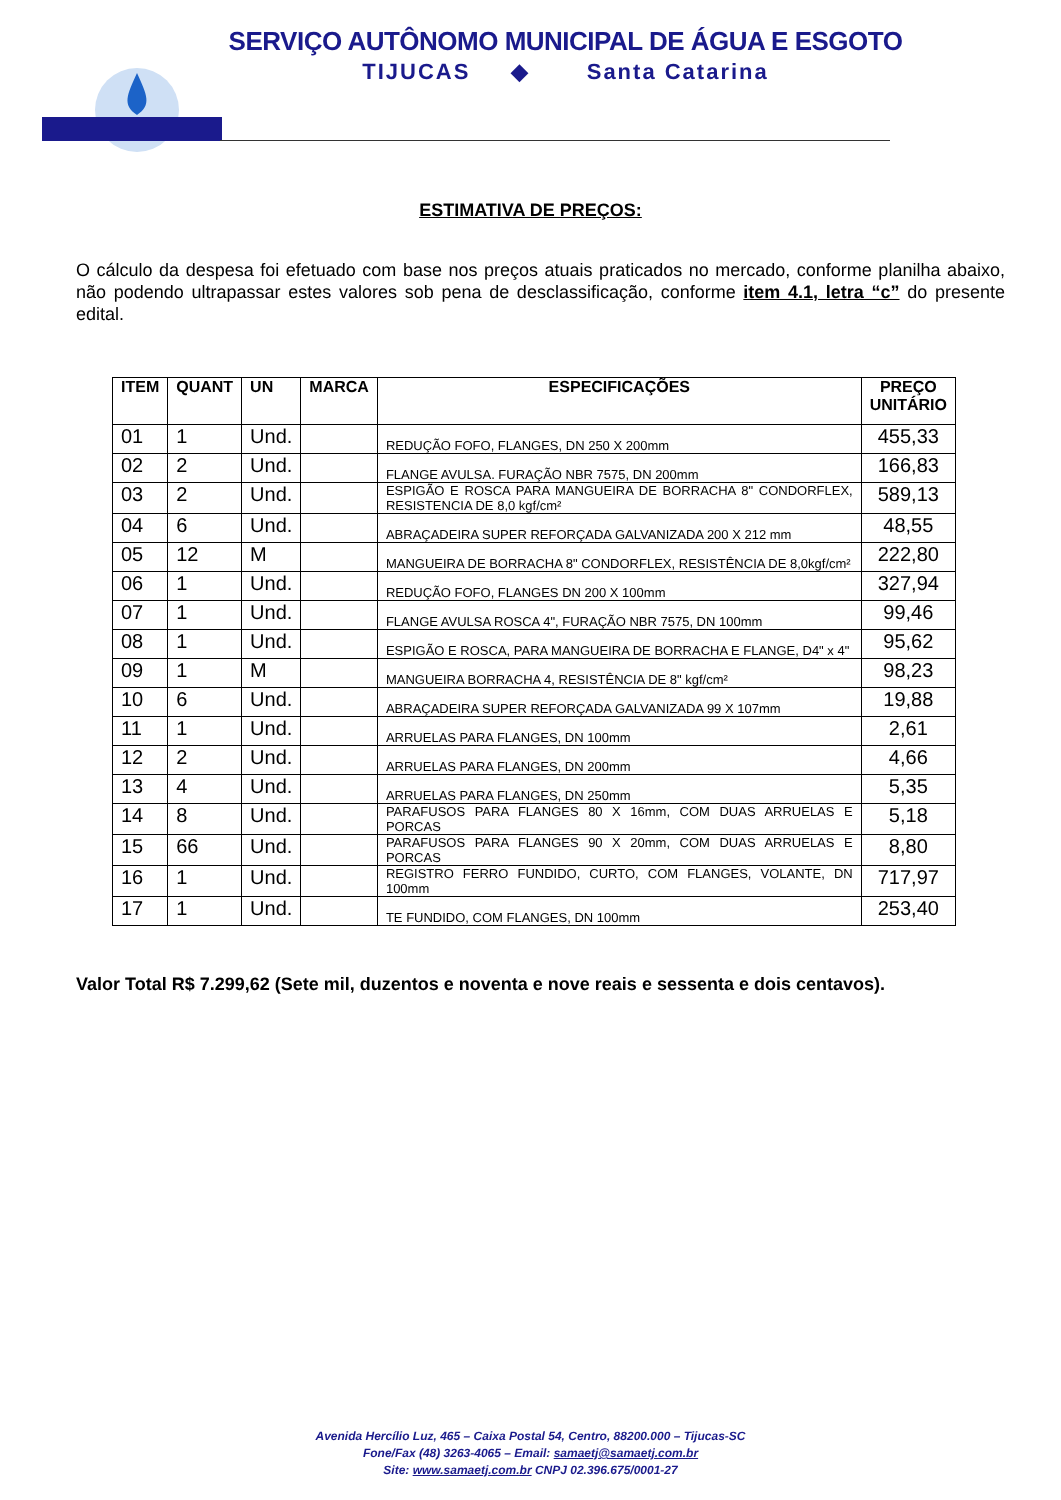SERVIÇO AUTÔNOMO MUNICIPAL DE ÁGUA E ESGOTO
TIJUCAS ◆ Santa Catarina
ESTIMATIVA DE PREÇOS:
O cálculo da despesa foi efetuado com base nos preços atuais praticados no mercado, conforme planilha abaixo, não podendo ultrapassar estes valores sob pena de desclassificação, conforme item 4.1, letra “c” do presente edital.
| ITEM | QUANT | UN | MARCA | ESPECIFICAÇÕES | PREÇO UNITÁRIO |
| --- | --- | --- | --- | --- | --- |
| 01 | 1 | Und. | | REDUÇÃO FOFO, FLANGES, DN 250 X 200mm | 455,33 |
| 02 | 2 | Und. | | FLANGE AVULSA. FURAÇÃO NBR 7575, DN 200mm | 166,83 |
| 03 | 2 | Und. | | ESPIGÃO E ROSCA PARA MANGUEIRA DE BORRACHA 8" CONDORFLEX, RESISTENCIA DE 8,0 kgf/cm² | 589,13 |
| 04 | 6 | Und. | | ABRAÇADEIRA SUPER REFORÇADA GALVANIZADA 200 X 212 mm | 48,55 |
| 05 | 12 | M | | MANGUEIRA DE BORRACHA 8" CONDORFLEX, RESISTÊNCIA DE 8,0kgf/cm² | 222,80 |
| 06 | 1 | Und. | | REDUÇÃO FOFO, FLANGES DN 200 X 100mm | 327,94 |
| 07 | 1 | Und. | | FLANGE AVULSA ROSCA 4", FURAÇÃO NBR 7575, DN 100mm | 99,46 |
| 08 | 1 | Und. | | ESPIGÃO E ROSCA, PARA MANGUEIRA DE BORRACHA E FLANGE, D4" x 4" | 95,62 |
| 09 | 1 | M | | MANGUEIRA BORRACHA 4, RESISTÊNCIA DE 8" kgf/cm² | 98,23 |
| 10 | 6 | Und. | | ABRAÇADEIRA SUPER REFORÇADA GALVANIZADA 99 X 107mm | 19,88 |
| 11 | 1 | Und. | | ARRUELAS PARA FLANGES, DN 100mm | 2,61 |
| 12 | 2 | Und. | | ARRUELAS PARA FLANGES, DN 200mm | 4,66 |
| 13 | 4 | Und. | | ARRUELAS PARA FLANGES, DN 250mm | 5,35 |
| 14 | 8 | Und. | | PARAFUSOS PARA FLANGES 80 X 16mm, COM DUAS ARRUELAS E PORCAS | 5,18 |
| 15 | 66 | Und. | | PARAFUSOS PARA FLANGES 90 X 20mm, COM DUAS ARRUELAS E PORCAS | 8,80 |
| 16 | 1 | Und. | | REGISTRO FERRO FUNDIDO, CURTO, COM FLANGES, VOLANTE, DN 100mm | 717,97 |
| 17 | 1 | Und. | | TE FUNDIDO, COM FLANGES, DN 100mm | 253,40 |
Valor Total R$ 7.299,62 (Sete mil, duzentos e noventa e nove reais e sessenta e dois centavos).
Avenida Hercílio Luz, 465 – Caixa Postal 54, Centro, 88200.000 – Tijucas-SC
Fone/Fax (48) 3263-4065 – Email: samaetj@samaetj.com.br
Site: www.samaetj.com.br CNPJ 02.396.675/0001-27